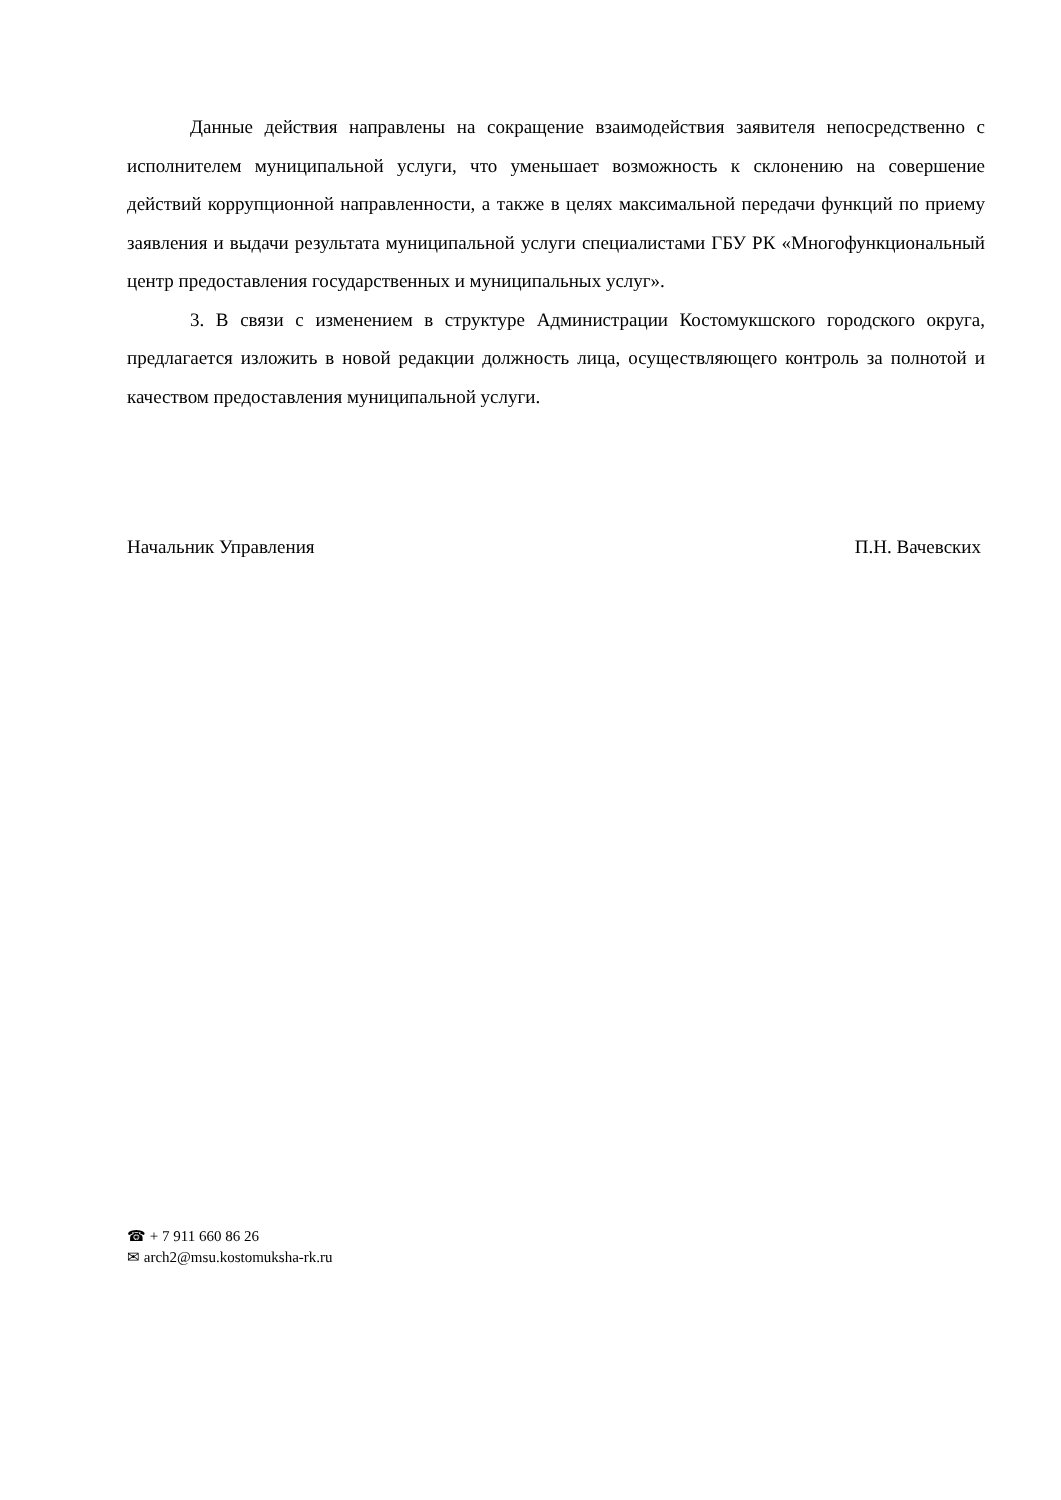Данные действия направлены на сокращение взаимодействия заявителя непосредственно с исполнителем муниципальной услуги, что уменьшает возможность к склонению на совершение действий коррупционной направленности, а также в целях максимальной передачи функций по приему заявления и выдачи результата муниципальной услуги специалистами ГБУ РК «Многофункциональный центр предоставления государственных и муниципальных услуг».
3. В связи с изменением в структуре Администрации Костомукшского городского округа, предлагается изложить в новой редакции должность лица, осуществляющего контроль за полнотой и качеством предоставления муниципальной услуги.
Начальник Управления П.Н. Вачевских
☎ + 7 911 660 86 26
✉ arch2@msu.kostomuksha-rk.ru